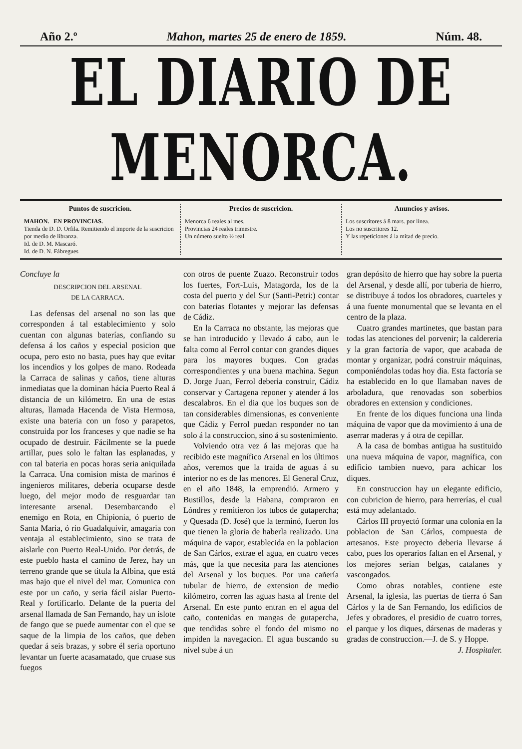Año 2.º Mahon, martes 25 de enero de 1859. Núm. 48.
EL DIARIO DE MENORCA.
Puntos de suscricion.
MAHON. EN PROVINCIAS.
Tienda de D. D. Orfila. Remitiendo el importe de la suscricion por medio de libranza.
Id. de D. M. Mascaró.
Id. de D. N. Fábregues
Precios de suscricion.
Menorca 6 reales al mes.
Provincias 24 reales trimestre.
Un número suelto ½ real.
Anuncios y avisos.
Los suscritores á 8 mars. por línea.
Los no suscritores 12.
Y las repeticiones á la mitad de precio.
Concluye la
DESCRIPCION DEL ARSENAL
DE LA CARRACA.
Las defensas del arsenal no son las que corresponden á tal establecimiento y solo cuentan con algunas baterías, confiando su defensa á los caños y especial posicion que ocupa, pero esto no basta, pues hay que evitar los incendios y los golpes de mano. Rodeada la Carraca de salinas y caños, tiene alturas inmediatas que la dominan hácia Puerto Real á distancia de un kilómetro. En una de estas alturas, llamada Hacenda de Vista Hermosa, existe una bateria con un foso y parapetos, construida por los franceses y que nadie se ha ocupado de destruir. Fácilmente se la puede artillar, pues solo le faltan las esplanadas, y con tal bateria en pocas horas seria aniquilada la Carraca. Una comision mista de marinos é ingenieros militares, deberia ocuparse desde luego, del mejor modo de resguardar tan interesante arsenal. Desembarcando el enemigo en Rota, en Chipionia, ó puerto de Santa Maria, ó rio Guadalquivir, amagaria con ventaja al establecimiento, sino se trata de aislarle con Puerto Real-Unido. Por detrás, de este pueblo hasta el camino de Jerez, hay un terreno grande que se titula la Albina, que está mas bajo que el nivel del mar. Comunica con este por un caño, y seria fácil aislar Puerto-Real y fortificarlo. Delante de la puerta del arsenal llamada de San Fernando, hay un islote de fango que se puede aumentar con el que se saque de la limpia de los caños, que deben quedar á seis brazas, y sobre él seria oportuno levantar un fuerte acasamatado, que cruase sus fuegos
con otros de puente Zuazo. Reconstruir todos los fuertes, Fort-Luis, Matagorda, los de la costa del puerto y del Sur (Santi-Petri:) contar con baterias flotantes y mejorar las defensas de Cádiz.
En la Carraca no obstante, las mejoras que se han introducido y llevado á cabo, aun le falta como al Ferrol contar con grandes diques para los mayores buques. Con gradas correspondientes y una buena machina. Segun D. Jorge Juan, Ferrol deberia construir, Cádiz conservar y Cartagena reponer y atender á los descalabros. En el dia que los buques son de tan considerables dimensionas, es conveniente que Cádiz y Ferrol puedan responder no tan solo á la construccion, sino á su sostenimiento.
Volviendo otra vez á las mejoras que ha recibido este magnífico Arsenal en los últimos años, veremos que la traida de aguas á su interior no es de las menores. El General Cruz, en el año 1848, la emprendió. Armero y Bustillos, desde la Habana, compraron en Lóndres y remitieron los tubos de gutapercha; y Quesada (D. José) que la terminó, fueron los que tienen la gloria de haberla realizado. Una máquina de vapor, establecida en la poblacion de San Cárlos, extrae el agua, en cuatro veces más, que la que necesita para las atenciones del Arsenal y los buques. Por una cañería tubular de hierro, de extension de medio kilómetro, corren las aguas hasta al frente del Arsenal. En este punto entran en el agua del caño, contenidas en mangas de gutapercha, que tendidas sobre el fondo del mismo no impiden la navegacion. El agua buscando su nivel sube á un
gran depósito de hierro que hay sobre la puerta del Arsenal, y desde allí, por tuberia de hierro, se distribuye á todos los obradores, cuarteles y á una fuente monumental que se levanta en el centro de la plaza.
Cuatro grandes martinetes, que bastan para todas las atenciones del porvenir; la caldereria y la gran factoría de vapor, que acabada de montar y organizar, podrá construir máquinas, componiéndolas todas hoy dia. Esta factoría se ha establecido en lo que llamaban naves de arboladura, que renovadas son soberbios obradores en extension y condiciones.
En frente de los diques funciona una linda máquina de vapor que da movimiento á una de aserrar maderas y á otra de cepillar.
A la casa de bombas antigua ha sustituido una nueva máquina de vapor, magnífica, con edificio tambien nuevo, para achicar los diques.
En construccion hay un elegante edificio, con cubricion de hierro, para herrerías, el cual está muy adelantado.
Cárlos III proyectó formar una colonia en la poblacion de San Cárlos, compuesta de artesanos. Este proyecto deberia llevarse á cabo, pues los operarios faltan en el Arsenal, y los mejores serian belgas, catalanes y vascongados.
Como obras notables, contiene este Arsenal, la iglesia, las puertas de tierra ó San Cárlos y la de San Fernando, los edificios de Jefes y obradores, el presidio de cuatro torres, el parque y los diques, dársenas de maderas y gradas de construccion.—J. de S. y Hoppe.
J. Hospitaler.